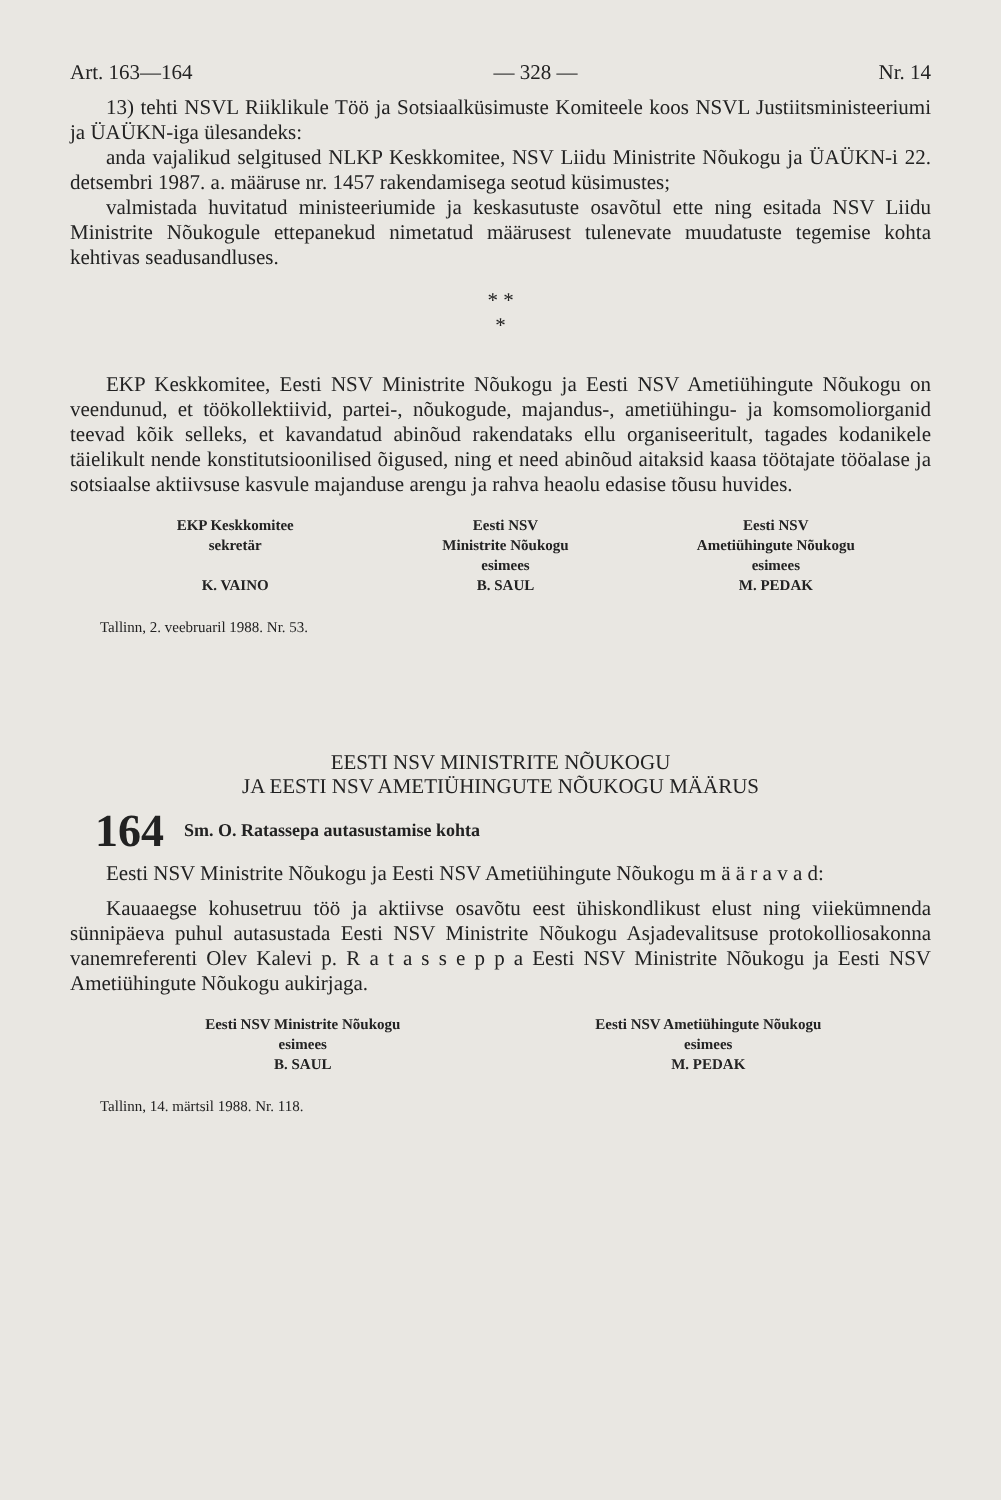Art. 163—164 — 328 — Nr. 14
13) tehti NSVL Riiklikule Töö ja Sotsiaalküsimuste Komiteele koos NSVL Justiitsministeeriumi ja ÜAÜKN-iga ülesandeks:
anda vajalikud selgitused NLKP Keskkomitee, NSV Liidu Ministrite Nõukogu ja ÜAÜKN-i 22. detsembri 1987. a. määruse nr. 1457 rakendamisega seotud küsimustes;
valmistada huvitatud ministeeriumide ja keskasutuste osavõtul ette ning esitada NSV Liidu Ministrite Nõukogule ettepanekud nimetatud määrusest tulenevate muudatuste tegemise kohta kehtivas seadusandluses.
* *
*
EKP Keskkomitee, Eesti NSV Ministrite Nõukogu ja Eesti NSV Ametiühingute Nõukogu on veendunud, et töökollektiivid, partei-, nõukogude, majandus-, ametiühingu- ja komsomoliorganid teevad kõik selleks, et kavandatud abinõud rakendataks ellu organiseeritult, tagades kodanikele täielikult nende konstitutsioonilised õigused, ning et need abinõud aitaksid kaasa töötajate tööalase ja sotsiaalse aktiivsuse kasvule majanduse arengu ja rahva heaolu edasise tõusu huvides.
EKP Keskkomitee
sekretär
K. VAINO
Eesti NSV
Ministrite Nõukogu
esimees
B. SAUL
Eesti NSV
Ametiühingute Nõukogu
esimees
M. PEDAK
Tallinn, 2. veebruaril 1988. Nr. 53.
EESTI NSV MINISTRITE NÕUKOGU
JA EESTI NSV AMETIÜHINGUTE NÕUKOGU MÄÄRUS
164 Sm. O. Ratassepa autasustamise kohta
Eesti NSV Ministrite Nõukogu ja Eesti NSV Ametiühingute Nõukogu m ä ä r a v a d:
Kauaaegse kohusetruu töö ja aktiivse osavõtu eest ühiskondlikust elust ning viiekümnenda sünnipäeva puhul autasustada Eesti NSV Ministrite Nõukogu Asjadevalitsuse protokolliosakonna vanemreferenti Olev Kalevi p. R a t a s s e p p a Eesti NSV Ministrite Nõukogu ja Eesti NSV Ametiühingute Nõukogu aukirjaga.
Eesti NSV Ministrite Nõukogu
esimees
B. SAUL
Eesti NSV Ametiühingute Nõukogu
esimees
M. PEDAK
Tallinn, 14. märtsil 1988. Nr. 118.